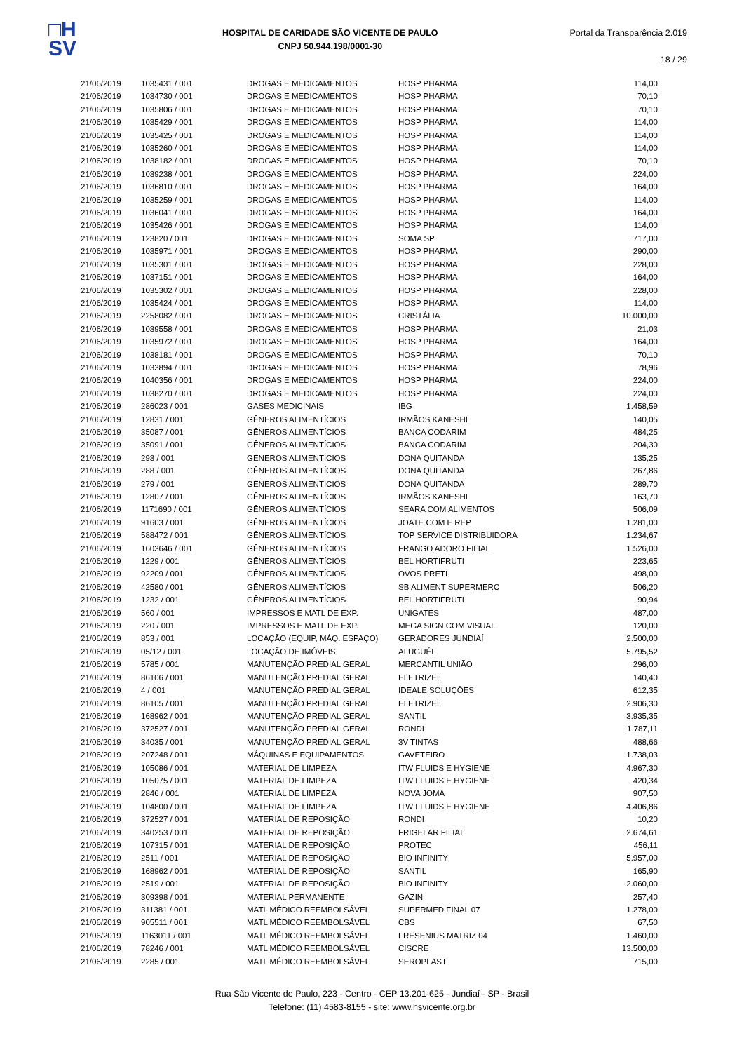□H
SV
HOSPITAL DE CARIDADE SÃO VICENTE DE PAULO
CNPJ 50.944.198/0001-30
Portal da Transparência 2.019
18 / 29
| 21/06/2019 | 1035431 / 001 | DROGAS E MEDICAMENTOS | HOSP PHARMA | 114,00 |
| 21/06/2019 | 1034730 / 001 | DROGAS E MEDICAMENTOS | HOSP PHARMA | 70,10 |
| 21/06/2019 | 1035806 / 001 | DROGAS E MEDICAMENTOS | HOSP PHARMA | 70,10 |
| 21/06/2019 | 1035429 / 001 | DROGAS E MEDICAMENTOS | HOSP PHARMA | 114,00 |
| 21/06/2019 | 1035425 / 001 | DROGAS E MEDICAMENTOS | HOSP PHARMA | 114,00 |
| 21/06/2019 | 1035260 / 001 | DROGAS E MEDICAMENTOS | HOSP PHARMA | 114,00 |
| 21/06/2019 | 1038182 / 001 | DROGAS E MEDICAMENTOS | HOSP PHARMA | 70,10 |
| 21/06/2019 | 1039238 / 001 | DROGAS E MEDICAMENTOS | HOSP PHARMA | 224,00 |
| 21/06/2019 | 1036810 / 001 | DROGAS E MEDICAMENTOS | HOSP PHARMA | 164,00 |
| 21/06/2019 | 1035259 / 001 | DROGAS E MEDICAMENTOS | HOSP PHARMA | 114,00 |
| 21/06/2019 | 1036041 / 001 | DROGAS E MEDICAMENTOS | HOSP PHARMA | 164,00 |
| 21/06/2019 | 1035426 / 001 | DROGAS E MEDICAMENTOS | HOSP PHARMA | 114,00 |
| 21/06/2019 | 123820 / 001 | DROGAS E MEDICAMENTOS | SOMA SP | 717,00 |
| 21/06/2019 | 1035971 / 001 | DROGAS E MEDICAMENTOS | HOSP PHARMA | 290,00 |
| 21/06/2019 | 1035301 / 001 | DROGAS E MEDICAMENTOS | HOSP PHARMA | 228,00 |
| 21/06/2019 | 1037151 / 001 | DROGAS E MEDICAMENTOS | HOSP PHARMA | 164,00 |
| 21/06/2019 | 1035302 / 001 | DROGAS E MEDICAMENTOS | HOSP PHARMA | 228,00 |
| 21/06/2019 | 1035424 / 001 | DROGAS E MEDICAMENTOS | HOSP PHARMA | 114,00 |
| 21/06/2019 | 2258082 / 001 | DROGAS E MEDICAMENTOS | CRISTÁLIA | 10.000,00 |
| 21/06/2019 | 1039558 / 001 | DROGAS E MEDICAMENTOS | HOSP PHARMA | 21,03 |
| 21/06/2019 | 1035972 / 001 | DROGAS E MEDICAMENTOS | HOSP PHARMA | 164,00 |
| 21/06/2019 | 1038181 / 001 | DROGAS E MEDICAMENTOS | HOSP PHARMA | 70,10 |
| 21/06/2019 | 1033894 / 001 | DROGAS E MEDICAMENTOS | HOSP PHARMA | 78,96 |
| 21/06/2019 | 1040356 / 001 | DROGAS E MEDICAMENTOS | HOSP PHARMA | 224,00 |
| 21/06/2019 | 1038270 / 001 | DROGAS E MEDICAMENTOS | HOSP PHARMA | 224,00 |
| 21/06/2019 | 286023 / 001 | GASES MEDICINAIS | IBG | 1.458,59 |
| 21/06/2019 | 12831 / 001 | GÊNEROS ALIMENTÍCIOS | IRMÃOS KANESHI | 140,05 |
| 21/06/2019 | 35087 / 001 | GÊNEROS ALIMENTÍCIOS | BANCA CODARIM | 484,25 |
| 21/06/2019 | 35091 / 001 | GÊNEROS ALIMENTÍCIOS | BANCA CODARIM | 204,30 |
| 21/06/2019 | 293 / 001 | GÊNEROS ALIMENTÍCIOS | DONA QUITANDA | 135,25 |
| 21/06/2019 | 288 / 001 | GÊNEROS ALIMENTÍCIOS | DONA QUITANDA | 267,86 |
| 21/06/2019 | 279 / 001 | GÊNEROS ALIMENTÍCIOS | DONA QUITANDA | 289,70 |
| 21/06/2019 | 12807 / 001 | GÊNEROS ALIMENTÍCIOS | IRMÃOS KANESHI | 163,70 |
| 21/06/2019 | 1171690 / 001 | GÊNEROS ALIMENTÍCIOS | SEARA COM ALIMENTOS | 506,09 |
| 21/06/2019 | 91603 / 001 | GÊNEROS ALIMENTÍCIOS | JOATE COM E REP | 1.281,00 |
| 21/06/2019 | 588472 / 001 | GÊNEROS ALIMENTÍCIOS | TOP SERVICE DISTRIBUIDORA | 1.234,67 |
| 21/06/2019 | 1603646 / 001 | GÊNEROS ALIMENTÍCIOS | FRANGO ADORO FILIAL | 1.526,00 |
| 21/06/2019 | 1229 / 001 | GÊNEROS ALIMENTÍCIOS | BEL HORTIFRUTI | 223,65 |
| 21/06/2019 | 92209 / 001 | GÊNEROS ALIMENTÍCIOS | OVOS PRETI | 498,00 |
| 21/06/2019 | 42580 / 001 | GÊNEROS ALIMENTÍCIOS | SB ALIMENT SUPERMERC | 506,20 |
| 21/06/2019 | 1232 / 001 | GÊNEROS ALIMENTÍCIOS | BEL HORTIFRUTI | 90,94 |
| 21/06/2019 | 560 / 001 | IMPRESSOS E MATL DE EXP. | UNIGATES | 487,00 |
| 21/06/2019 | 220 / 001 | IMPRESSOS E MATL DE EXP. | MEGA SIGN COM VISUAL | 120,00 |
| 21/06/2019 | 853 / 001 | LOCAÇÃO (EQUIP, MÁQ. ESPAÇO) | GERADORES JUNDIAÍ | 2.500,00 |
| 21/06/2019 | 05/12 / 001 | LOCAÇÃO DE IMÓVEIS | ALUGUÉL | 5.795,52 |
| 21/06/2019 | 5785 / 001 | MANUTENÇÃO PREDIAL GERAL | MERCANTIL UNIÃO | 296,00 |
| 21/06/2019 | 86106 / 001 | MANUTENÇÃO PREDIAL GERAL | ELETRIZEL | 140,40 |
| 21/06/2019 | 4 / 001 | MANUTENÇÃO PREDIAL GERAL | IDEALE SOLUÇÕES | 612,35 |
| 21/06/2019 | 86105 / 001 | MANUTENÇÃO PREDIAL GERAL | ELETRIZEL | 2.906,30 |
| 21/06/2019 | 168962 / 001 | MANUTENÇÃO PREDIAL GERAL | SANTIL | 3.935,35 |
| 21/06/2019 | 372527 / 001 | MANUTENÇÃO PREDIAL GERAL | RONDI | 1.787,11 |
| 21/06/2019 | 34035 / 001 | MANUTENÇÃO PREDIAL GERAL | 3V TINTAS | 488,66 |
| 21/06/2019 | 207248 / 001 | MÁQUINAS E EQUIPAMENTOS | GAVETEIRO | 1.738,03 |
| 21/06/2019 | 105086 / 001 | MATERIAL DE LIMPEZA | ITW FLUIDS E HYGIENE | 4.967,30 |
| 21/06/2019 | 105075 / 001 | MATERIAL DE LIMPEZA | ITW FLUIDS E HYGIENE | 420,34 |
| 21/06/2019 | 2846 / 001 | MATERIAL DE LIMPEZA | NOVA JOMA | 907,50 |
| 21/06/2019 | 104800 / 001 | MATERIAL DE LIMPEZA | ITW FLUIDS E HYGIENE | 4.406,86 |
| 21/06/2019 | 372527 / 001 | MATERIAL DE REPOSIÇÃO | RONDI | 10,20 |
| 21/06/2019 | 340253 / 001 | MATERIAL DE REPOSIÇÃO | FRIGELAR FILIAL | 2.674,61 |
| 21/06/2019 | 107315 / 001 | MATERIAL DE REPOSIÇÃO | PROTEC | 456,11 |
| 21/06/2019 | 2511 / 001 | MATERIAL DE REPOSIÇÃO | BIO INFINITY | 5.957,00 |
| 21/06/2019 | 168962 / 001 | MATERIAL DE REPOSIÇÃO | SANTIL | 165,90 |
| 21/06/2019 | 2519 / 001 | MATERIAL DE REPOSIÇÃO | BIO INFINITY | 2.060,00 |
| 21/06/2019 | 309398 / 001 | MATERIAL PERMANENTE | GAZIN | 257,40 |
| 21/06/2019 | 311381 / 001 | MATL MÉDICO REEMBOLSÁVEL | SUPERMED FINAL 07 | 1.278,00 |
| 21/06/2019 | 905511 / 001 | MATL MÉDICO REEMBOLSÁVEL | CBS | 67,50 |
| 21/06/2019 | 1163011 / 001 | MATL MÉDICO REEMBOLSÁVEL | FRESENIUS MATRIZ 04 | 1.460,00 |
| 21/06/2019 | 78246 / 001 | MATL MÉDICO REEMBOLSÁVEL | CISCRE | 13.500,00 |
| 21/06/2019 | 2285 / 001 | MATL MÉDICO REEMBOLSÁVEL | SEROPLAST | 715,00 |
Rua São Vicente de Paulo, 223 - Centro - CEP 13.201-625 - Jundiaí - SP - Brasil
Telefone: (11) 4583-8155 - site: www.hsvicente.org.br